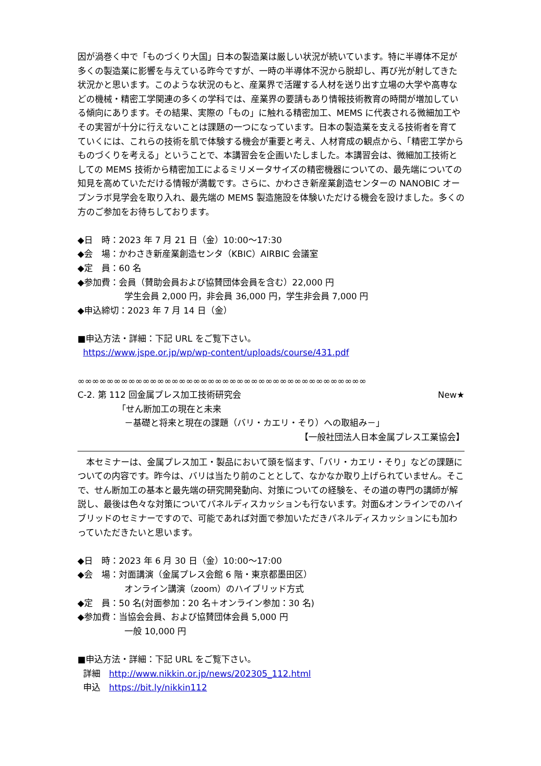因が渦巻く中で「ものづくり大国」日本の製造業は厳しい状況が続いています。特に半導体不足が多くの製造業に影響を与えている昨今ですが、一時の半導体不況から脱却し、再び光が射してきた状況かと思います。このような状況のもと、産業界で活躍する人材を送り出す立場の大学や高専などの機械・精密工学関連の多くの学科では、産業界の要請もあり情報技術教育の時間が増加している傾向にあります。その結果、実際の「もの」に触れる精密加工、MEMS に代表される微細加工やその実習が十分に行えないことは課題の一つになっています。日本の製造業を支える技術者を育てていくには、これらの技術を肌で体験する機会が重要と考え、人材育成の観点から、「精密工学からものづくりを考える」ということで、本講習会を企画いたしました。本講習会は、微細加工技術としての MEMS 技術から精密加工によるミリメータサイズの精密機器についての、最先端についての知見を高めていただける情報が満載です。さらに、かわさき新産業創造センターの NANOBIC オープンラボ見学会を取り入れ、最先端の MEMS 製造施設を体験いただける機会を設けました。多くの方のご参加をお待ちしております。
◆日　時：2023 年 7 月 21 日（金）10:00～17:30
◆会　場：かわさき新産業創造センタ（KBIC）AIRBIC 会議室
◆定　員：60 名
◆参加費：会員（賛助会員および協賛団体会員を含む）22,000 円
学生会員 2,000 円，非会員 36,000 円，学生非会員 7,000 円
◆申込締切：2023 年 7 月 14 日（金）
■申込方法・詳細：下記 URL をご覧下さい。
https://www.jspe.or.jp/wp/wp-content/uploads/course/431.pdf
∞∞∞∞∞∞∞∞∞∞∞∞∞∞∞∞∞∞∞∞∞∞∞∞∞∞∞∞∞∞∞∞∞∞∞∞∞∞∞∞
C-2. 第 112 回金属プレス加工技術研究会 New★
「せん断加工の現在と未来
－基礎と将来と現在の課題（バリ・カエリ・そり）への取組み－」
【一般社団法人日本金属プレス工業協会】
　本セミナーは、金属プレス加工・製品において頭を悩ます、「バリ・カエリ・そり」などの課題についての内容です。昨今は、バリは当たり前のこととして、なかなか取り上げられていません。そこで、せん断加工の基本と最先端の研究開発動向、対策についての経験を、その道の専門の講師が解説し、最後は色々な対策についてパネルディスカッションも行ないます。対面&オンラインでのハイブリッドのセミナーですので、可能であれば対面で参加いただきパネルディスカッションにも加わっていただきたいと思います。
◆日　時：2023 年 6 月 30 日（金）10:00～17:00
◆会　場：対面講演（金属プレス会館 6 階・東京都墨田区）
オンライン講演（zoom）のハイブリッド方式
◆定　員：50 名(対面参加：20 名＋オンライン参加：30 名)
◆参加費：当協会会員、および協賛団体会員 5,000 円
一般 10,000 円
■申込方法・詳細：下記 URL をご覧下さい。
詳細　http://www.nikkin.or.jp/news/202305_112.html
申込　https://bit.ly/nikkin112